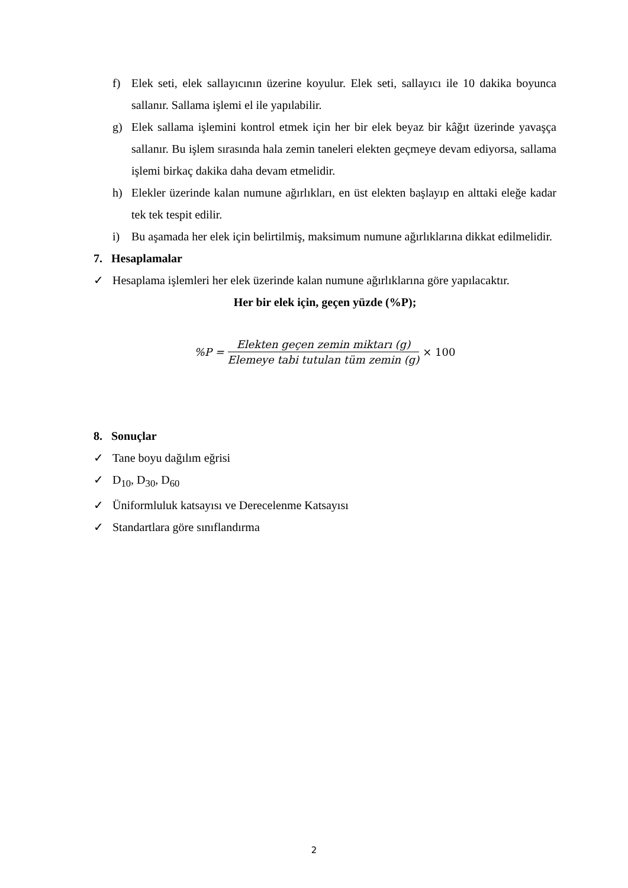f) Elek seti, elek sallayıcının üzerine koyulur. Elek seti, sallayıcı ile 10 dakika boyunca sallanır. Sallama işlemi el ile yapılabilir.
g) Elek sallama işlemini kontrol etmek için her bir elek beyaz bir kâğıt üzerinde yavaşça sallanır. Bu işlem sırasında hala zemin taneleri elekten geçmeye devam ediyorsa, sallama işlemi birkaç dakika daha devam etmelidir.
h) Elekler üzerinde kalan numune ağırlıkları, en üst elekten başlayıp en alttaki eleğe kadar tek tek tespit edilir.
i) Bu aşamada her elek için belirtilmiş, maksimum numune ağırlıklarına dikkat edilmelidir.
7. Hesaplamalar
✓ Hesaplama işlemleri her elek üzerinde kalan numune ağırlıklarına göre yapılacaktır.
Her bir elek için, geçen yüzde (%P);
%P = Elekten geçen zemin miktarı (g) Elemeye tabi tutulan tüm zemin (g) × 100
8. Sonuçlar
✓ Tane boyu dağılım eğrisi
✓ D<sub>10</sub>, D<sub>30</sub>, D<sub>60</sub>
✓ Üniformluluk katsayısı ve Derecelenme Katsayısı
✓ Standartlara göre sınıflandırma
2